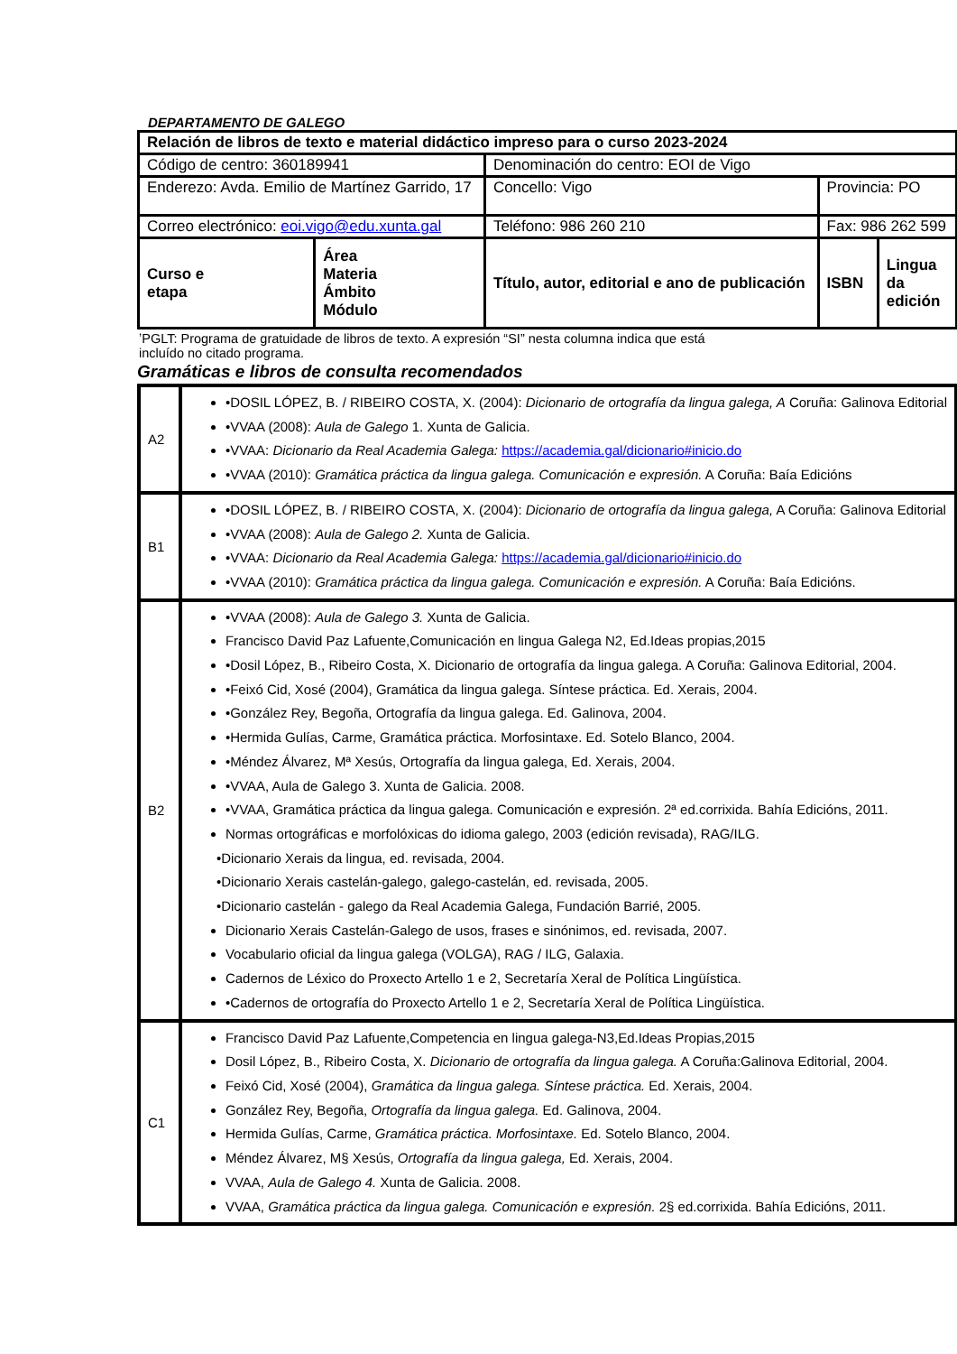DEPARTAMENTO DE GALEGO
| Relación de libros de texto e material didáctico impreso para o curso 2023-2024 | | | | |
| Código de centro: 360189941 | | Denominación do centro: EOI de Vigo | | |
| Enderezo: Avda. Emilio de Martínez Garrido, 17 | | Concello: Vigo | Provincia: PO | |
| Correo electrónico: eoi.vigo@edu.xunta.gal | | Teléfono: 986 260 210 | Fax: 986 262 599 | |
| Curso e etapa | Área Materia Ámbito Módulo | Título, autor, editorial e ano de publicación | ISBN | Lingua da edición |
ʼPGLT: Programa de gratuidade de libros de texto. A expresión “SI” nesta columna indica que está
incluído no citado programa.
Gramáticas e libros de consulta recomendados
| A2 | •DOSIL LÓPEZ, B. / RIBEIRO COSTA, X. (2004): Dicionario de ortografía da lingua galega, A Coruña: Galinova Editorial •VVAA (2008): Aula de Galego 1. Xunta de Galicia. •VVAA: Dicionario da Real Academia Galega: https://academia.gal/dicionario#inicio.do •VVAA (2010): Gramática práctica da lingua galega. Comunicación e expresión. A Coruña: Baía Edicións |
| B1 | •DOSIL LÓPEZ, B. / RIBEIRO COSTA, X. (2004): Dicionario de ortografía da lingua galega, A Coruña: Galinova Editorial •VVAA (2008): Aula de Galego 2. Xunta de Galicia. •VVAA: Dicionario da Real Academia Galega: https://academia.gal/dicionario#inicio.do •VVAA (2010): Gramática práctica da lingua galega. Comunicación e expresión. A Coruña: Baía Edicións. |
| B2 | •VVAA (2008): Aula de Galego 3. Xunta de Galicia. Francisco David Paz Lafuente,Comunicación en lingua Galega N2, Ed.Ideas propias,2015 •Dosil López, B., Ribeiro Costa, X. Dicionario de ortografía da lingua galega. A Coruña: Galinova Editorial, 2004. •Feixó Cid, Xosé (2004), Gramática da lingua galega. Síntese práctica. Ed. Xerais, 2004. •González Rey, Begoña, Ortografía da lingua galega. Ed. Galinova, 2004. •Hermida Gulías, Carme, Gramática práctica. Morfosintaxe. Ed. Sotelo Blanco, 2004. •Méndez Álvarez, Mª Xesús, Ortografía da lingua galega, Ed. Xerais, 2004. •VVAA, Aula de Galego 3. Xunta de Galicia. 2008. •VVAA, Gramática práctica da lingua galega. Comunicación e expresión. 2ª ed.corrixida. Bahía Edicións, 2011. Normas ortográficas e morfolóxicas do idioma galego, 2003 (edición revisada), RAG/ILG. •Dicionario Xerais da lingua, ed. revisada, 2004. •Dicionario Xerais castelán-galego, galego-castelán, ed. revisada, 2005. •Dicionario castelán - galego da Real Academia Galega, Fundación Barrié, 2005. Dicionario Xerais Castelán-Galego de usos, frases e sinónimos, ed. revisada, 2007. Vocabulario oficial da lingua galega (VOLGA), RAG / ILG, Galaxia. Cadernos de Léxico do Proxecto Artello 1 e 2, Secretaría Xeral de Política Lingüística. •Cadernos de ortografía do Proxecto Artello 1 e 2, Secretaría Xeral de Política Lingüística. |
| C1 | Francisco David Paz Lafuente,Competencia en lingua galega-N3,Ed.Ideas Propias,2015 Dosil López, B., Ribeiro Costa, X. Dicionario de ortografía da lingua galega. A Coruña:Galinova Editorial, 2004. Feixó Cid, Xosé (2004), Gramática da lingua galega. Síntese práctica. Ed. Xerais, 2004. González Rey, Begoña, Ortografía da lingua galega. Ed. Galinova, 2004. Hermida Gulías, Carme, Gramática práctica. Morfosintaxe. Ed. Sotelo Blanco, 2004. Méndez Álvarez, M§ Xesús, Ortografía da lingua galega, Ed. Xerais, 2004. VVAA, Aula de Galego 4. Xunta de Galicia. 2008. VVAA, Gramática práctica da lingua galega. Comunicación e expresión. 2§ ed.corrixida. Bahía Edicións, 2011. |